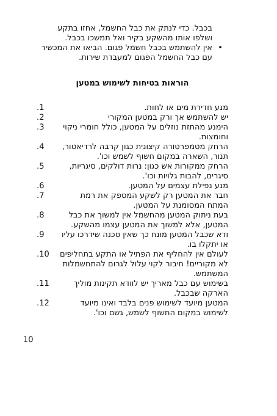בכבל. כדי לנתק את כבל החשמל, אחזו בתקע ושלפו אותו מהשקע בקיר ואל תמשכו בכבל.
• אין להשתמש בכבל חשמל פגום. הביאו את המכשיר עם כבל החשמל הפגום למעבדת שירות.
הוראות בטיחות לשימוש במטען
מנע חדירת מים או לחות..1
יש להשתמש אך ורק במטען המקורי.2
הימנע מהתזת נוזלים על המטען, כולל חומרי ניקוי וחומצות..3
הרחק מטמפרטורה קיצונית כגון קרבה לרדיאטור, תנור, השארה במקום חשוף לשמש וכו'..4
הרחק ממקורות אש כגון: נרות דולקים, סיגריות, סיגרים, להבות גלויות וכו'..5
מנע נפילת עצמים על המטען..6
חבר את המטען רק לשקע המספק את רמת המתח המסומנת על המטען..7
בעת ניתוק המטען מהחשמל אין למשוך את כבל המטען, אלא למשוך את המטען עצמו מהשקע..8
ודא שכבל המטען מונח כך שאין סכנה שידרכו עליו או יתקלו בו..9
לעולם אין להחליף את הפתיל או התקע בתחליפים לא מקוריים! חיבור לקוי עלול לגרום להתחשמלות המשתמש..10
בשימוש עם כבל מאריך יש לוודא תקינות מוליך הארקה שבכבל..11
המטען מיועד לשימוש פנים בלבד ואינו מיועד לשימוש במקום החשוף לשמש, גשם וכו'..12
10